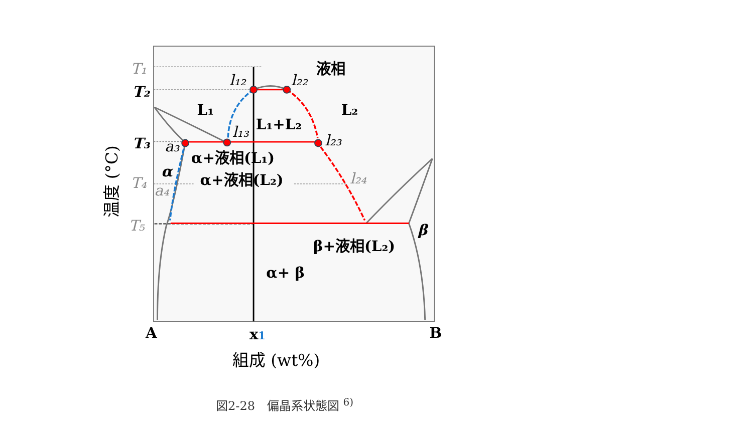T₁
T₂
T₃
T₄
T₅
l₁₂
l₂₂
l₁₃
l₂₃
l₂₄
a₃
a₄
α
β
液相
L₁
L₂
L₁+L₂
α+液相(L₁)
α+液相(L₂)
β+液相(L₂)
α+ β
A
B
x1
組成 (wt%)
温度 (°C)
図2-28　偏晶系状態図 <sup>6)</sup>